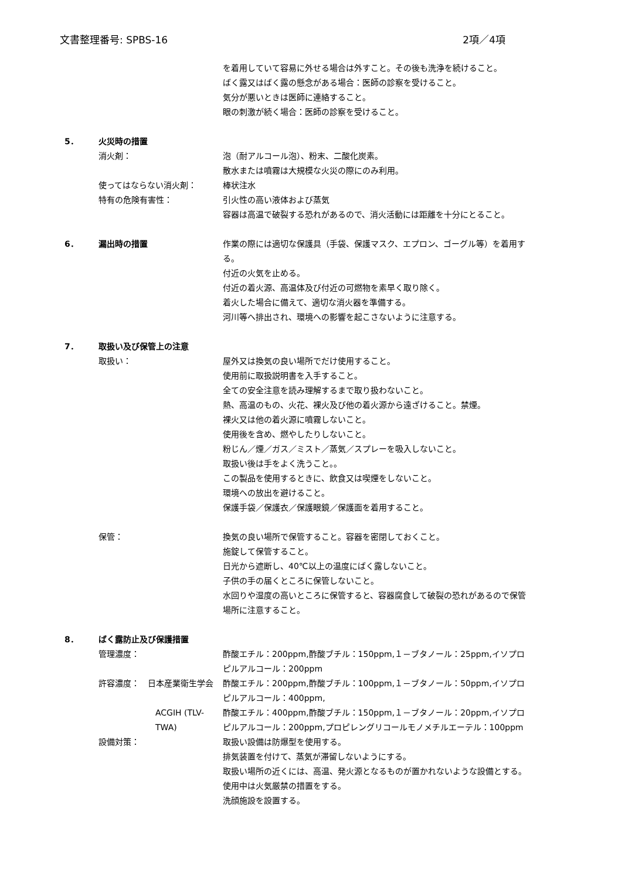文書整理番号: SPBS-16 2項／4項
を着用していて容易に外せる場合は外すこと。その後も洗浄を続けること。
ばく露又はばく露の懸念がある場合：医師の診察を受けること。
気分が悪いときは医師に連絡すること。
眼の刺激が続く場合：医師の診察を受けること。
5． 火災時の措置
消火剤： 泡（耐アルコール泡）、粉末、二酸化炭素。
散水または噴霧は大規模な火災の際にのみ利用。
使ってはならない消火剤： 棒状注水
特有の危険有害性： 引火性の高い液体および蒸気
容器は高温で破裂する恐れがあるので、消火活動には距離を十分にとること。
6． 漏出時の措置 作業の際には適切な保護具（手袋、保護マスク、エプロン、ゴーグル等）を着用する。
付近の火気を止める。
付近の着火源、高温体及び付近の可燃物を素早く取り除く。
着火した場合に備えて、適切な消火器を準備する。
河川等へ排出され、環境への影響を起こさないように注意する。
7． 取扱い及び保管上の注意
取扱い： 屋外又は換気の良い場所でだけ使用すること。
使用前に取扱説明書を入手すること。
全ての安全注意を読み理解するまで取り扱わないこと。
熱、高温のもの、火花、裸火及び他の着火源から遠ざけること。禁煙。
裸火又は他の着火源に噴霧しないこと。
使用後を含め、燃やしたりしないこと。
粉じん／煙／ガス／ミスト／蒸気／スプレーを吸入しないこと。
取扱い後は手をよく洗うこと。。
この製品を使用するときに、飲食又は喫煙をしないこと。
環境への放出を避けること。
保護手袋／保護衣／保護眼鏡／保護面を着用すること。
保管： 換気の良い場所で保管すること。容器を密閉しておくこと。
施錠して保管すること。
日光から遮断し、40℃以上の温度にばく露しないこと。
子供の手の届くところに保管しないこと。
水回りや湿度の高いところに保管すると、容器腐食して破裂の恐れがあるので保管場所に注意すること。
8． ばく露防止及び保護措置
管理濃度： 酢酸エチル：200ppm,酢酸ブチル：150ppm,１－ブタノール：25ppm,イソプロピルアルコール：200ppm
許容濃度：　日本産業衛生学会 酢酸エチル：200ppm,酢酸ブチル：100ppm,１－ブタノール：50ppm,イソプロピルアルコール：400ppm,
ACGIH (TLV-TWA) 酢酸エチル：400ppm,酢酸ブチル：150ppm,１－ブタノール：20ppm,イソプロピルアルコール：200ppm,プロピレングリコールモノメチルエーテル：100ppm
設備対策： 取扱い設備は防爆型を使用する。
排気装置を付けて、蒸気が滞留しないようにする。
取扱い場所の近くには、高温、発火源となるものが置かれないような設備とする。
使用中は火気厳禁の措置をする。
洗顔施設を設置する。